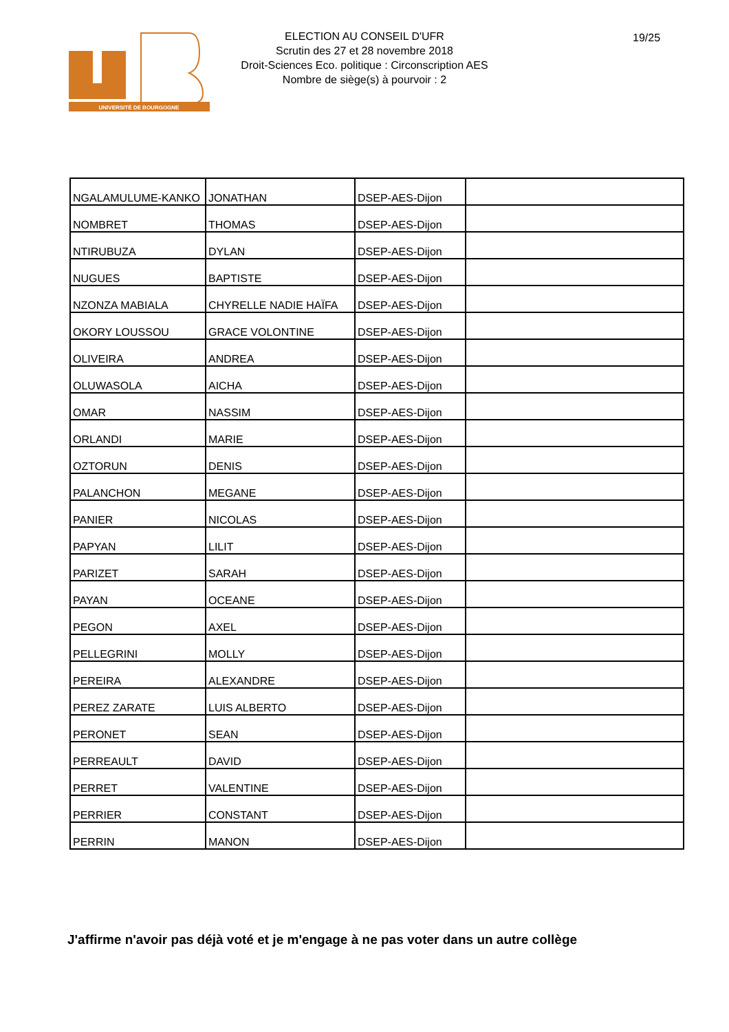UNIVERSITÉ DE BOURGOGNE
ELECTION AU CONSEIL D'UFR
Scrutin des 27 et 28 novembre 2018
Droit-Sciences Eco. politique : Circonscription AES
Nombre de siège(s) à pourvoir : 2
19/25
| NGALAMULUME-KANKO | JONATHAN | DSEP-AES-Dijon | |
| NOMBRET | THOMAS | DSEP-AES-Dijon | |
| NTIRUBUZA | DYLAN | DSEP-AES-Dijon | |
| NUGUES | BAPTISTE | DSEP-AES-Dijon | |
| NZONZA MABIALA | CHYRELLE NADIE HAÏFA | DSEP-AES-Dijon | |
| OKORY LOUSSOU | GRACE VOLONTINE | DSEP-AES-Dijon | |
| OLIVEIRA | ANDREA | DSEP-AES-Dijon | |
| OLUWASOLA | AICHA | DSEP-AES-Dijon | |
| OMAR | NASSIM | DSEP-AES-Dijon | |
| ORLANDI | MARIE | DSEP-AES-Dijon | |
| OZTORUN | DENIS | DSEP-AES-Dijon | |
| PALANCHON | MEGANE | DSEP-AES-Dijon | |
| PANIER | NICOLAS | DSEP-AES-Dijon | |
| PAPYAN | LILIT | DSEP-AES-Dijon | |
| PARIZET | SARAH | DSEP-AES-Dijon | |
| PAYAN | OCEANE | DSEP-AES-Dijon | |
| PEGON | AXEL | DSEP-AES-Dijon | |
| PELLEGRINI | MOLLY | DSEP-AES-Dijon | |
| PEREIRA | ALEXANDRE | DSEP-AES-Dijon | |
| PEREZ ZARATE | LUIS ALBERTO | DSEP-AES-Dijon | |
| PERONET | SEAN | DSEP-AES-Dijon | |
| PERREAULT | DAVID | DSEP-AES-Dijon | |
| PERRET | VALENTINE | DSEP-AES-Dijon | |
| PERRIER | CONSTANT | DSEP-AES-Dijon | |
| PERRIN | MANON | DSEP-AES-Dijon | |
J'affirme n'avoir pas déjà voté et je m'engage à ne pas voter dans un autre collège